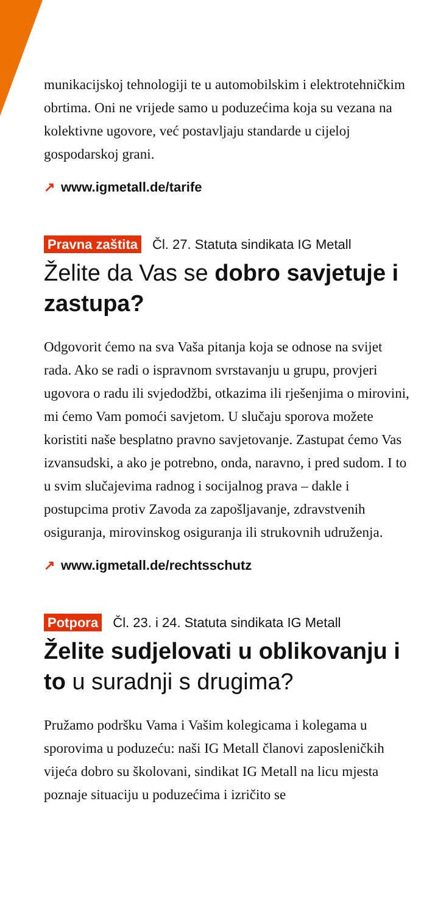munikacijskoj tehnologiji te u automobilskim i elektrotehničkim obrtima. Oni ne vrijede samo u poduzećima koja su vezana na kolektivne ugovore, već postavljaju standarde u cijeloj gospodarskoj grani.
↗ www.igmetall.de/tarife
Pravna zaštita Čl. 27. Statuta sindikata IG Metall
Želite da Vas se dobro savjetuje i zastupa?
Odgovorit ćemo na sva Vaša pitanja koja se odnose na svijet rada. Ako se radi o ispravnom svrstavanju u grupu, provjeri ugovora o radu ili svjedodžbi, otkazima ili rješenjima o mirovini, mi ćemo Vam pomoći savjetom. U slučaju sporova možete koristiti naše besplatno pravno savjetovanje. Zastupat ćemo Vas izvansudski, a ako je potrebno, onda, naravno, i pred sudom. I to u svim slučajevima radnog i socijalnog prava – dakle i postupcima protiv Zavoda za zapošljavanje, zdravstvenih osiguranja, mirovinskog osiguranja ili strukovnih udruženja.
↗ www.igmetall.de/rechtsschutz
Potpora Čl. 23. i 24. Statuta sindikata IG Metall
Želite sudjelovati u oblikovanju i to u suradnji s drugima?
Pružamo podršku Vama i Vašim kolegicama i kolegama u sporovima u poduzeću: naši IG Metall članovi zaposleničkih vijeća dobro su školovani, sindikat IG Metall na licu mjesta poznaje situaciju u poduzećima i izričito se